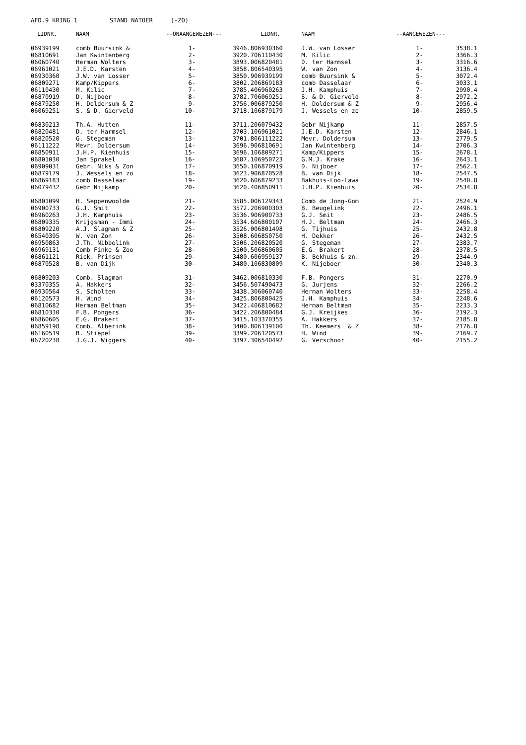AFD.9 KRING 1 STAND NATOER (-ZO)
| LIDNR. | NAAM | --ONAANGEWEZEN--- | |
| --- | --- | --- | --- |
| 06939199 | comb Buursink & | 1- | 3946.8 |
| 06810691 | Jan Kwintenberg | 2- | 3920.7 |
| 06060740 | Herman Wolters | 3- | 3893.0 |
| 06961021 | J.E.D. Karsten | 4- | 3858.8 |
| 06930360 | J.W. van Losser | 5- | 3850.9 |
| 06809271 | Kamp/Kippers | 6- | 3802.2 |
| 06110430 | M. Kilic | 7- | 3785.4 |
| 06870919 | D. Nijboer | 8- | 3782.7 |
| 06879250 | H. Doldersum & Z | 9- | 3756.0 |
| 06069251 | S. & D. Gierveld | 10- | 3718.1 |
| 06830213 | Th.A. Hutten | 11- | 3711.2 |
| 06820481 | D. ter Harmsel | 12- | 3703.1 |
| 06820520 | G. Stegeman | 13- | 3701.8 |
| 06111222 | Mevr. Doldersum | 14- | 3696.9 |
| 06850911 | J.H.P. Kienhuis | 15- | 3696.1 |
| 06801030 | Jan Sprakel | 16- | 3687.1 |
| 06909031 | Gebr. Niks & Zon | 17- | 3650.1 |
| 06879179 | J. Wessels en zo | 18- | 3623.9 |
| 06869183 | comb Dasselaar | 19- | 3620.6 |
| 06079432 | Gebr Nijkamp | 20- | 3620.4 |
| 06801099 | H. Seppenwoolde | 21- | 3585.0 |
| 06900733 | G.J. Smit | 22- | 3572.2 |
| 06960263 | J.H. Kamphuis | 23- | 3536.9 |
| 06809335 | Krijgsman - Immi | 24- | 3534.6 |
| 06809220 | A.J. Slagman & Z | 25- | 3526.0 |
| 06540395 | W. van Zon | 26- | 3508.6 |
| 06950863 | J.Th. Nibbelink | 27- | 3506.2 |
| 06969131 | Comb Finke & Zoo | 28- | 3500.5 |
| 06861121 | Rick. Prinsen | 29- | 3480.6 |
| 06870528 | B. van Dijk | 30- | 3480.1 |
| 06809203 | Comb. Slagman | 31- | 3462.0 |
| 03370355 | A. Hakkers | 32- | 3456.5 |
| 06930564 | S. Scholten | 33- | 3438.3 |
| 06120573 | H. Wind | 34- | 3425.8 |
| 06810682 | Herman Beltman | 35- | 3422.4 |
| 06810330 | F.B. Pongers | 36- | 3422.2 |
| 06860605 | E.G. Brakert | 37- | 3415.1 |
| 06859198 | Comb. Alberink | 38- | 3400.8 |
| 06160519 | B. Stiepel | 39- | 3399.2 |
| 06720238 | J.G.J. Wiggers | 40- | 3397.3 |
| LIDNR. | NAAM | --AANGEWEZEN--- | |
| --- | --- | --- | --- |
| 06930360 | J.W. van Losser | 1- | 3538.1 |
| 06110430 | M. Kilic | 2- | 3366.3 |
| 06820481 | D. ter Harmsel | 3- | 3316.6 |
| 06540395 | W. van Zon | 4- | 3136.4 |
| 06939199 | comb Buursink & | 5- | 3072.4 |
| 06869183 | comb Dasselaar | 6- | 3033.1 |
| 06960263 | J.H. Kamphuis | 7- | 2990.4 |
| 06069251 | S. & D. Gierveld | 8- | 2972.2 |
| 06879250 | H. Doldersum & Z | 9- | 2956.4 |
| 06879179 | J. Wessels en zo | 10- | 2859.5 |
| 06079432 | Gebr Nijkamp | 11- | 2857.5 |
| 06961021 | J.E.D. Karsten | 12- | 2846.1 |
| 06111222 | Mevr. Doldersum | 13- | 2779.5 |
| 06810691 | Jan Kwintenberg | 14- | 2706.3 |
| 06809271 | Kamp/Kippers | 15- | 2678.1 |
| 06950723 | G.M.J. Krake | 16- | 2643.1 |
| 06870919 | D. Nijboer | 17- | 2562.1 |
| 06870528 | B. van Dijk | 18- | 2547.5 |
| 06879233 | Bakhuis-Loo-Lawa | 19- | 2540.8 |
| 06850911 | J.H.P. Kienhuis | 20- | 2534.8 |
| 06129343 | Comb de Jong-Gom | 21- | 2524.9 |
| 06900303 | B. Beugelink | 22- | 2496.1 |
| 06900733 | G.J. Smit | 23- | 2486.5 |
| 06800107 | H.J. Beltman | 24- | 2466.3 |
| 06801498 | G. Tijhuis | 25- | 2432.8 |
| 06850750 | H. Dekker | 26- | 2432.5 |
| 06820520 | G. Stegeman | 27- | 2383.7 |
| 06860605 | E.G. Brakert | 28- | 2378.5 |
| 06959137 | B. Bekhuis & zn. | 29- | 2344.9 |
| 06830809 | K. Nijeboer | 30- | 2340.3 |
| 06810330 | F.B. Pongers | 31- | 2270.9 |
| 07490473 | G. Jurjens | 32- | 2266.2 |
| 06060740 | Herman Wolters | 33- | 2258.4 |
| 06800425 | J.H. Kamphuis | 34- | 2248.6 |
| 06810682 | Herman Beltman | 35- | 2233.3 |
| 06800484 | G.J. Kreijkes | 36- | 2192.3 |
| 03370355 | A. Hakkers | 37- | 2185.8 |
| 06139100 | Th. Keemers & Z | 38- | 2176.8 |
| 06120573 | H. Wind | 39- | 2169.7 |
| 06540492 | G. Verschoor | 40- | 2155.2 |